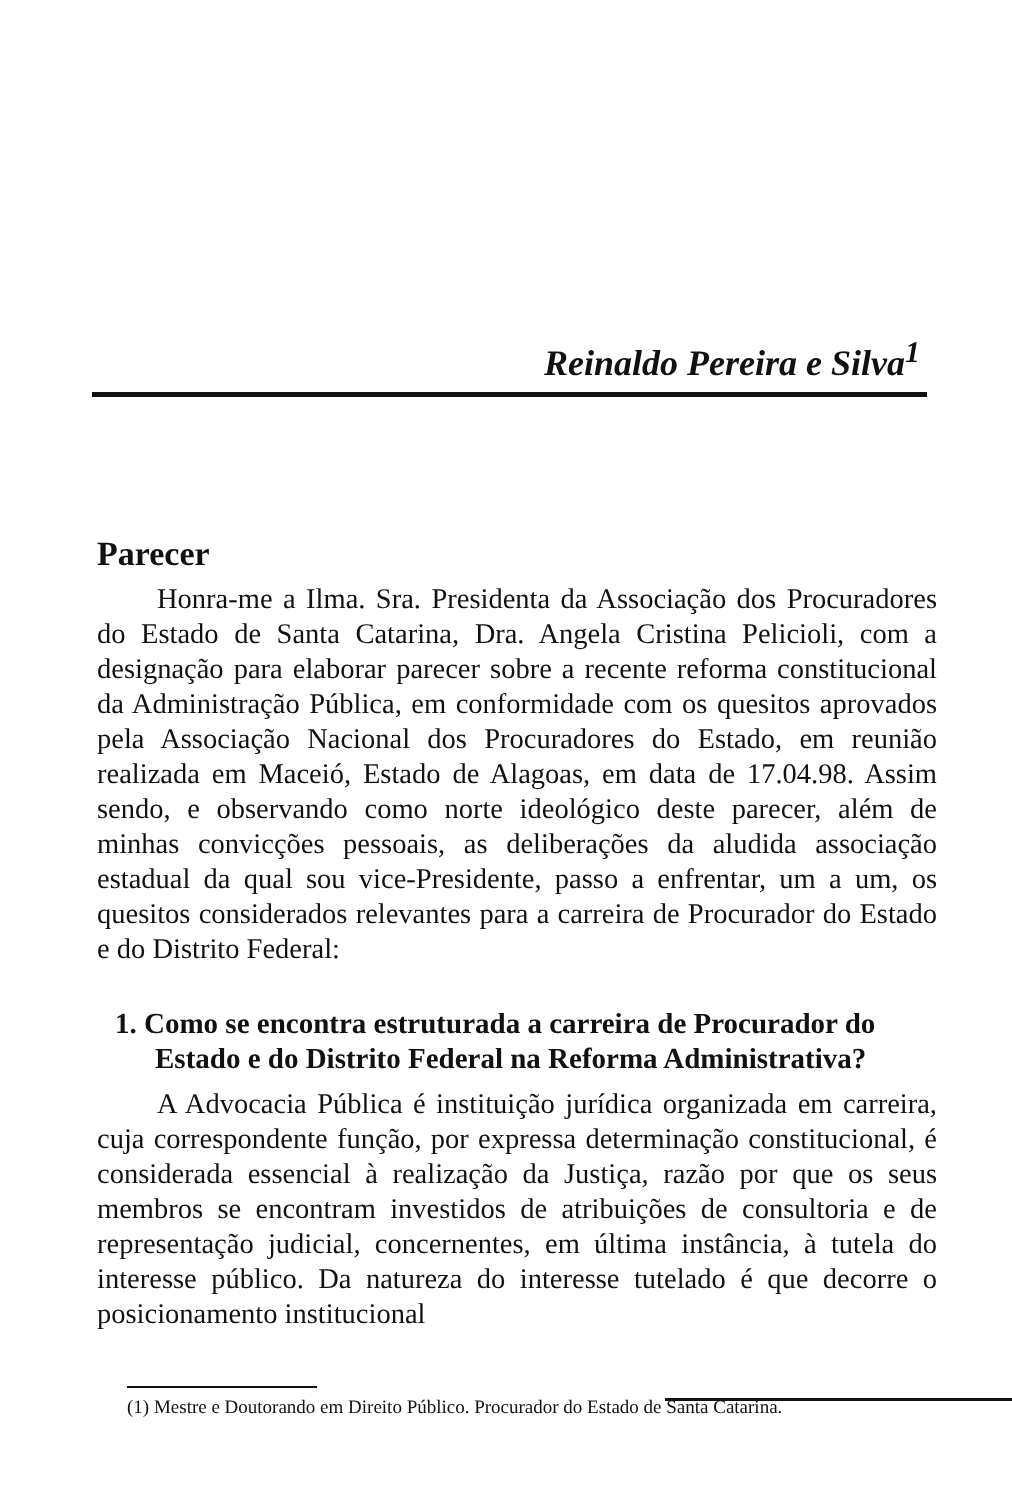Reinaldo Pereira e Silva<sup>1</sup>
Parecer
Honra-me a Ilma. Sra. Presidenta da Associação dos Procuradores do Estado de Santa Catarina, Dra. Angela Cristina Pelicioli, com a designação para elaborar parecer sobre a recente reforma constitucional da Administração Pública, em conformidade com os quesitos aprovados pela Associação Nacional dos Procuradores do Estado, em reunião realizada em Maceió, Estado de Alagoas, em data de 17.04.98. Assim sendo, e observando como norte ideológico deste parecer, além de minhas convicções pessoais, as deliberações da aludida associação estadual da qual sou vice-Presidente, passo a enfrentar, um a um, os quesitos considerados relevantes para a carreira de Procurador do Estado e do Distrito Federal:
1. Como se encontra estruturada a carreira de Procurador do Estado e do Distrito Federal na Reforma Administrativa?
A Advocacia Pública é instituição jurídica organizada em carreira, cuja correspondente função, por expressa determinação constitucional, é considerada essencial à realização da Justiça, razão por que os seus membros se encontram investidos de atribuições de consultoria e de representação judicial, concernentes, em última instância, à tutela do interesse público. Da natureza do interesse tutelado é que decorre o posicionamento institucional
(1) Mestre e Doutorando em Direito Público. Procurador do Estado de Santa Catarina.